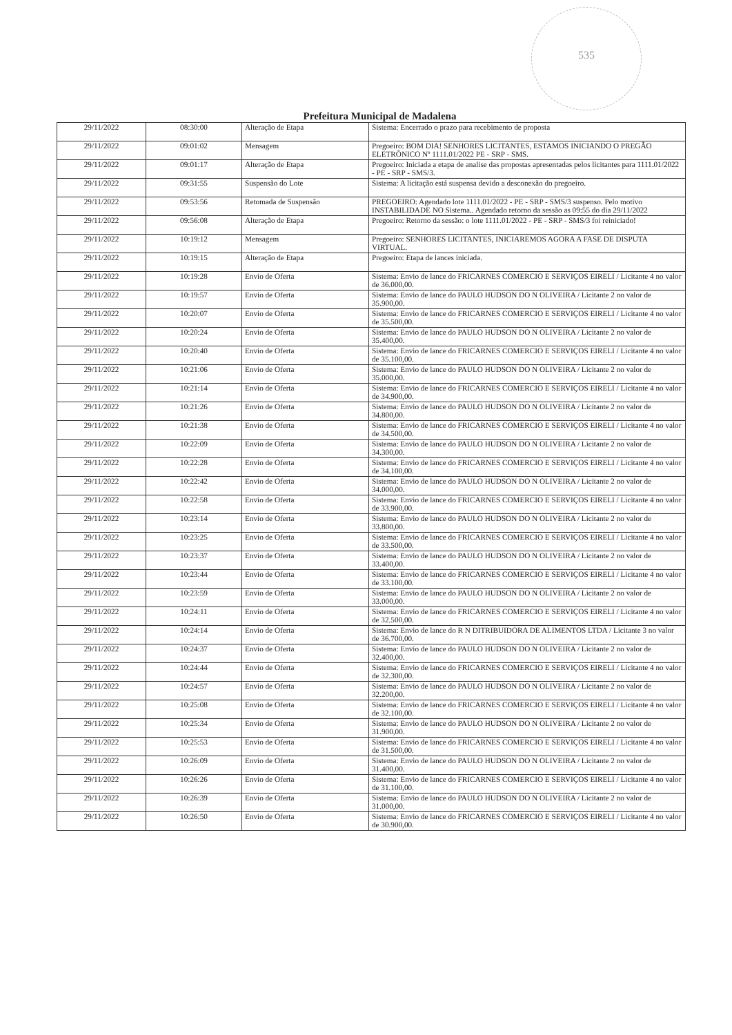535
Prefeitura Municipal de Madalena
| 29/11/2022 | 08:30:00 | Alteração de Etapa | Sistema: Encerrado o prazo para recebimento de proposta |
| 29/11/2022 | 09:01:02 | Mensagem | Pregoeiro: BOM DIA! SENHORES LICITANTES, ESTAMOS INICIANDO O PREGÃO ELETRÔNICO Nº 1111.01/2022 PE - SRP - SMS. |
| 29/11/2022 | 09:01:17 | Alteração de Etapa | Pregoeiro: Iniciada a etapa de analise das propostas apresentadas pelos licitantes para 1111.01/2022 - PE - SRP - SMS/3. |
| 29/11/2022 | 09:31:55 | Suspensão do Lote | Sistema: A licitação está suspensa devido a desconexão do pregoeiro. |
| 29/11/2022 | 09:53:56 | Retomada de Suspensão | PREGOEIRO: Agendado lote 1111.01/2022 - PE - SRP - SMS/3 suspenso. Pelo motivo INSTABILIDADE NO Sistema.. Agendado retorno da sessão as 09:55 do dia 29/11/2022 |
| 29/11/2022 | 09:56:08 | Alteração de Etapa | Pregoeiro: Retorno da sessão: o lote 1111.01/2022 - PE - SRP - SMS/3 foi reiniciado! |
| 29/11/2022 | 10:19:12 | Mensagem | Pregoeiro: SENHORES LICITANTES, INICIAREMOS AGORA A FASE DE DISPUTA VIRTUAL. |
| 29/11/2022 | 10:19:15 | Alteração de Etapa | Pregoeiro: Etapa de lances iniciada. |
| 29/11/2022 | 10:19:28 | Envio de Oferta | Sistema: Envio de lance do FRICARNES COMERCIO E SERVIÇOS EIRELI / Licitante 4 no valor de 36.000,00. |
| 29/11/2022 | 10:19:57 | Envio de Oferta | Sistema: Envio de lance do PAULO HUDSON DO N OLIVEIRA / Licitante 2 no valor de 35.900,00. |
| 29/11/2022 | 10:20:07 | Envio de Oferta | Sistema: Envio de lance do FRICARNES COMERCIO E SERVIÇOS EIRELI / Licitante 4 no valor de 35.500,00. |
| 29/11/2022 | 10:20:24 | Envio de Oferta | Sistema: Envio de lance do PAULO HUDSON DO N OLIVEIRA / Licitante 2 no valor de 35.400,00. |
| 29/11/2022 | 10:20:40 | Envio de Oferta | Sistema: Envio de lance do FRICARNES COMERCIO E SERVIÇOS EIRELI / Licitante 4 no valor de 35.100,00. |
| 29/11/2022 | 10:21:06 | Envio de Oferta | Sistema: Envio de lance do PAULO HUDSON DO N OLIVEIRA / Licitante 2 no valor de 35.000,00. |
| 29/11/2022 | 10:21:14 | Envio de Oferta | Sistema: Envio de lance do FRICARNES COMERCIO E SERVIÇOS EIRELI / Licitante 4 no valor de 34.900,00. |
| 29/11/2022 | 10:21:26 | Envio de Oferta | Sistema: Envio de lance do PAULO HUDSON DO N OLIVEIRA / Licitante 2 no valor de 34.800,00. |
| 29/11/2022 | 10:21:38 | Envio de Oferta | Sistema: Envio de lance do FRICARNES COMERCIO E SERVIÇOS EIRELI / Licitante 4 no valor de 34.500,00. |
| 29/11/2022 | 10:22:09 | Envio de Oferta | Sistema: Envio de lance do PAULO HUDSON DO N OLIVEIRA / Licitante 2 no valor de 34.300,00. |
| 29/11/2022 | 10:22:28 | Envio de Oferta | Sistema: Envio de lance do FRICARNES COMERCIO E SERVIÇOS EIRELI / Licitante 4 no valor de 34.100,00. |
| 29/11/2022 | 10:22:42 | Envio de Oferta | Sistema: Envio de lance do PAULO HUDSON DO N OLIVEIRA / Licitante 2 no valor de 34.000,00. |
| 29/11/2022 | 10:22:58 | Envio de Oferta | Sistema: Envio de lance do FRICARNES COMERCIO E SERVIÇOS EIRELI / Licitante 4 no valor de 33.900,00. |
| 29/11/2022 | 10:23:14 | Envio de Oferta | Sistema: Envio de lance do PAULO HUDSON DO N OLIVEIRA / Licitante 2 no valor de 33.800,00. |
| 29/11/2022 | 10:23:25 | Envio de Oferta | Sistema: Envio de lance do FRICARNES COMERCIO E SERVIÇOS EIRELI / Licitante 4 no valor de 33.500,00. |
| 29/11/2022 | 10:23:37 | Envio de Oferta | Sistema: Envio de lance do PAULO HUDSON DO N OLIVEIRA / Licitante 2 no valor de 33.400,00. |
| 29/11/2022 | 10:23:44 | Envio de Oferta | Sistema: Envio de lance do FRICARNES COMERCIO E SERVIÇOS EIRELI / Licitante 4 no valor de 33.100,00. |
| 29/11/2022 | 10:23:59 | Envio de Oferta | Sistema: Envio de lance do PAULO HUDSON DO N OLIVEIRA / Licitante 2 no valor de 33.000,00. |
| 29/11/2022 | 10:24:11 | Envio de Oferta | Sistema: Envio de lance do FRICARNES COMERCIO E SERVIÇOS EIRELI / Licitante 4 no valor de 32.500,00. |
| 29/11/2022 | 10:24:14 | Envio de Oferta | Sistema: Envio de lance do R N DITRIBUIDORA DE ALIMENTOS LTDA / Licitante 3 no valor de 36.700,00. |
| 29/11/2022 | 10:24:37 | Envio de Oferta | Sistema: Envio de lance do PAULO HUDSON DO N OLIVEIRA / Licitante 2 no valor de 32.400,00. |
| 29/11/2022 | 10:24:44 | Envio de Oferta | Sistema: Envio de lance do FRICARNES COMERCIO E SERVIÇOS EIRELI / Licitante 4 no valor de 32.300,00. |
| 29/11/2022 | 10:24:57 | Envio de Oferta | Sistema: Envio de lance do PAULO HUDSON DO N OLIVEIRA / Licitante 2 no valor de 32.200,00. |
| 29/11/2022 | 10:25:08 | Envio de Oferta | Sistema: Envio de lance do FRICARNES COMERCIO E SERVIÇOS EIRELI / Licitante 4 no valor de 32.100,00. |
| 29/11/2022 | 10:25:34 | Envio de Oferta | Sistema: Envio de lance do PAULO HUDSON DO N OLIVEIRA / Licitante 2 no valor de 31.900,00. |
| 29/11/2022 | 10:25:53 | Envio de Oferta | Sistema: Envio de lance do FRICARNES COMERCIO E SERVIÇOS EIRELI / Licitante 4 no valor de 31.500,00. |
| 29/11/2022 | 10:26:09 | Envio de Oferta | Sistema: Envio de lance do PAULO HUDSON DO N OLIVEIRA / Licitante 2 no valor de 31.400,00. |
| 29/11/2022 | 10:26:26 | Envio de Oferta | Sistema: Envio de lance do FRICARNES COMERCIO E SERVIÇOS EIRELI / Licitante 4 no valor de 31.100,00. |
| 29/11/2022 | 10:26:39 | Envio de Oferta | Sistema: Envio de lance do PAULO HUDSON DO N OLIVEIRA / Licitante 2 no valor de 31.000,00. |
| 29/11/2022 | 10:26:50 | Envio de Oferta | Sistema: Envio de lance do FRICARNES COMERCIO E SERVIÇOS EIRELI / Licitante 4 no valor de 30.900,00. |